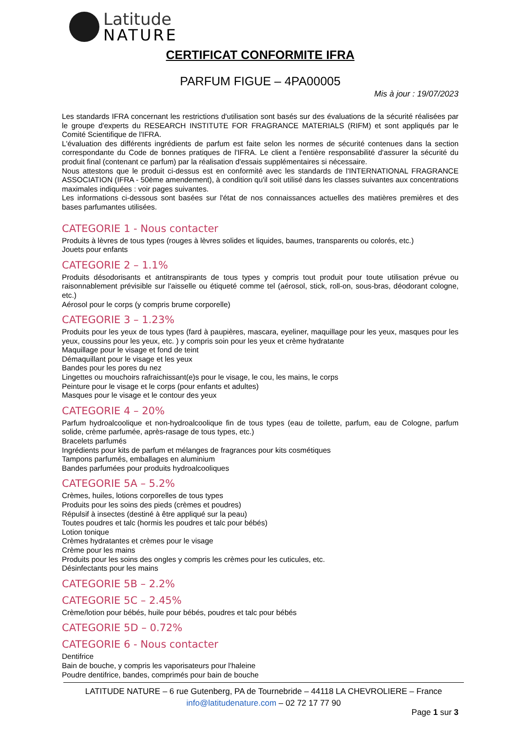Latitude
NATURE
CERTIFICAT CONFORMITE IFRA
PARFUM FIGUE – 4PA00005
Mis à jour : 19/07/2023
Les standards IFRA concernant les restrictions d'utilisation sont basés sur des évaluations de la sécurité réalisées par le groupe d'experts du RESEARCH INSTITUTE FOR FRAGRANCE MATERIALS (RIFM) et sont appliqués par le Comité Scientifique de l'IFRA.
L'évaluation des différents ingrédients de parfum est faite selon les normes de sécurité contenues dans la section correspondante du Code de bonnes pratiques de l'IFRA. Le client a l'entière responsabilité d'assurer la sécurité du produit final (contenant ce parfum) par la réalisation d'essais supplémentaires si nécessaire.
Nous attestons que le produit ci-dessus est en conformité avec les standards de l'INTERNATIONAL FRAGRANCE ASSOCIATION (IFRA - 50ème amendement), à condition qu'il soit utilisé dans les classes suivantes aux concentrations maximales indiquées : voir pages suivantes.
Les informations ci-dessous sont basées sur l'état de nos connaissances actuelles des matières premières et des bases parfumantes utilisées.
CATEGORIE 1 - Nous contacter
Produits à lèvres de tous types (rouges à lèvres solides et liquides, baumes, transparents ou colorés, etc.)
Jouets pour enfants
CATEGORIE 2 – 1.1%
Produits désodorisants et antitranspirants de tous types y compris tout produit pour toute utilisation prévue ou raisonnablement prévisible sur l'aisselle ou étiqueté comme tel (aérosol, stick, roll-on, sous-bras, déodorant cologne, etc.)
Aérosol pour le corps (y compris brume corporelle)
CATEGORIE 3 – 1.23%
Produits pour les yeux de tous types (fard à paupières, mascara, eyeliner, maquillage pour les yeux, masques pour les yeux, coussins pour les yeux, etc. ) y compris soin pour les yeux et crème hydratante
Maquillage pour le visage et fond de teint
Démaquillant pour le visage et les yeux
Bandes pour les pores du nez
Lingettes ou mouchoirs rafraichissant(e)s pour le visage, le cou, les mains, le corps
Peinture pour le visage et le corps (pour enfants et adultes)
Masques pour le visage et le contour des yeux
CATEGORIE 4 – 20%
Parfum hydroalcoolique et non-hydroalcoolique fin de tous types (eau de toilette, parfum, eau de Cologne, parfum solide, crème parfumée, après-rasage de tous types, etc.)
Bracelets parfumés
Ingrédients pour kits de parfum et mélanges de fragrances pour kits cosmétiques
Tampons parfumés, emballages en aluminium
Bandes parfumées pour produits hydroalcooliques
CATEGORIE 5A – 5.2%
Crèmes, huiles, lotions corporelles de tous types
Produits pour les soins des pieds (crèmes et poudres)
Répulsif à insectes (destiné à être appliqué sur la peau)
Toutes poudres et talc (hormis les poudres et talc pour bébés)
Lotion tonique
Crèmes hydratantes et crèmes pour le visage
Crème pour les mains
Produits pour les soins des ongles y compris les crèmes pour les cuticules, etc.
Désinfectants pour les mains
CATEGORIE 5B – 2.2%
CATEGORIE 5C – 2.45%
Crème/lotion pour bébés, huile pour bébés, poudres et talc pour bébés
CATEGORIE 5D – 0.72%
CATEGORIE 6 - Nous contacter
Dentifrice
Bain de bouche, y compris les vaporisateurs pour l'haleine
Poudre dentifrice, bandes, comprimés pour bain de bouche
LATITUDE NATURE – 6 rue Gutenberg, PA de Tournebride – 44118 LA CHEVROLIERE – France
info@latitudenature.com – 02 72 17 77 90
Page 1 sur 3